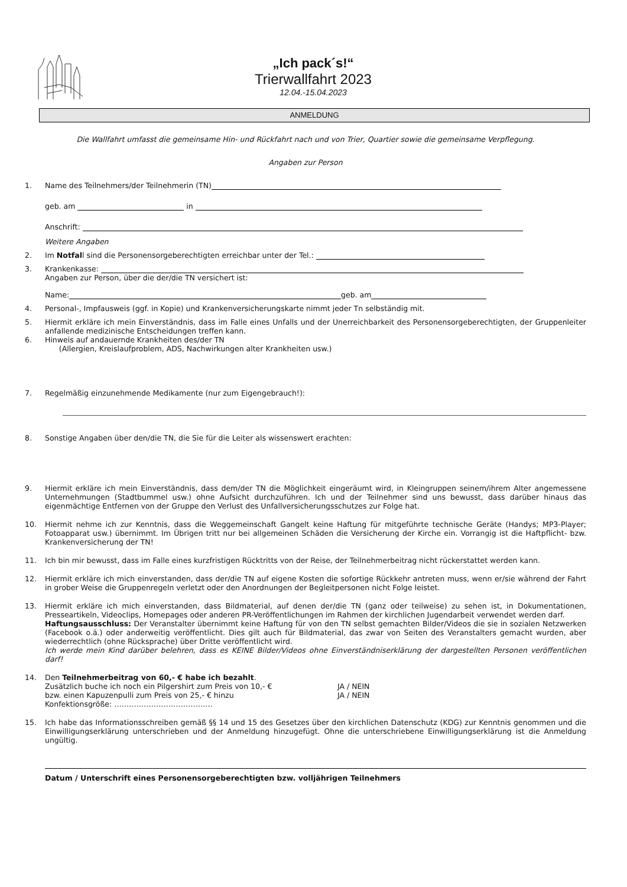„Ich pack´s!“
Trierwallfahrt 2023
12.04.-15.04.2023
ANMELDUNG
Die Wallfahrt umfasst die gemeinsame Hin- und Rückfahrt nach und von Trier, Quartier sowie die gemeinsame Verpflegung.
Angaben zur Person
1. Name des Teilnehmers/der Teilnehmerin (TN)
geb. am in
Anschrift:
Weitere Angaben
2. Im Notfall sind die Personensorgeberechtigten erreichbar unter der Tel.:
3. Krankenkasse:
Angaben zur Person, über die der/die TN versichert ist:
Name: geb. am
4. Personal-, Impfausweis (ggf. in Kopie) und Krankenversicherungskarte nimmt jeder Tn selbständig mit.
5. Hiermit erkläre ich mein Einverständnis, dass im Falle eines Unfalls und der Unerreichbarkeit des Personensorgeberechtigten, der Gruppenleiter anfallende medizinische Entscheidungen treffen kann.
6. Hinweis auf andauernde Krankheiten des/der TN
(Allergien, Kreislaufproblem, ADS, Nachwirkungen alter Krankheiten usw.)
7. Regelmäßig einzunehmende Medikamente (nur zum Eigengebrauch!):
8. Sonstige Angaben über den/die TN, die Sie für die Leiter als wissenswert erachten:
9. Hiermit erkläre ich mein Einverständnis, dass dem/der TN die Möglichkeit eingeräumt wird, in Kleingruppen seinem/ihrem Alter angemessene Unternehmungen (Stadtbummel usw.) ohne Aufsicht durchzuführen. Ich und der Teilnehmer sind uns bewusst, dass darüber hinaus das eigenmächtige Entfernen von der Gruppe den Verlust des Unfallversicherungsschutzes zur Folge hat.
10. Hiermit nehme ich zur Kenntnis, dass die Weggemeinschaft Gangelt keine Haftung für mitgeführte technische Geräte (Handys; MP3-Player; Fotoapparat usw.) übernimmt. Im Übrigen tritt nur bei allgemeinen Schäden die Versicherung der Kirche ein. Vorrangig ist die Haftpflicht- bzw. Krankenversicherung der TN!
11. Ich bin mir bewusst, dass im Falle eines kurzfristigen Rücktritts von der Reise, der Teilnehmerbeitrag nicht rückerstattet werden kann.
12. Hiermit erkläre ich mich einverstanden, dass der/die TN auf eigene Kosten die sofortige Rückkehr antreten muss, wenn er/sie während der Fahrt in grober Weise die Gruppenregeln verletzt oder den Anordnungen der Begleitpersonen nicht Folge leistet.
13. Hiermit erkläre ich mich einverstanden, dass Bildmaterial, auf denen der/die TN (ganz oder teilweise) zu sehen ist, in Dokumentationen, Presseartikeln, Videoclips, Homepages oder anderen PR-Veröffentlichungen im Rahmen der kirchlichen Jugendarbeit verwendet werden darf.
Haftungsausschluss: Der Veranstalter übernimmt keine Haftung für von den TN selbst gemachten Bilder/Videos die sie in sozialen Netzwerken (Facebook o.ä.) oder anderweitig veröffentlicht. Dies gilt auch für Bildmaterial, das zwar von Seiten des Veranstalters gemacht wurden, aber wiederrechtlich (ohne Rücksprache) über Dritte veröffentlicht wird.
Ich werde mein Kind darüber belehren, dass es KEINE Bilder/Videos ohne Einverständniserklärung der dargestellten Personen veröffentlichen darf!
14. Den Teilnehmerbeitrag von 60,- € habe ich bezahlt.
Zusätzlich buche ich noch ein Pilgershirt zum Preis von 10,- € JA / NEIN
bzw. einen Kapuzenpulli zum Preis von 25,- € hinzu JA / NEIN
Konfektionsgröße: ………………………………….
15. Ich habe das Informationsschreiben gemäß §§ 14 und 15 des Gesetzes über den kirchlichen Datenschutz (KDG) zur Kenntnis genommen und die Einwilligungserklärung unterschrieben und der Anmeldung hinzugefügt. Ohne die unterschriebene Einwilligungserklärung ist die Anmeldung ungültig.
Datum / Unterschrift eines Personensorgeberechtigten bzw. volljährigen Teilnehmers